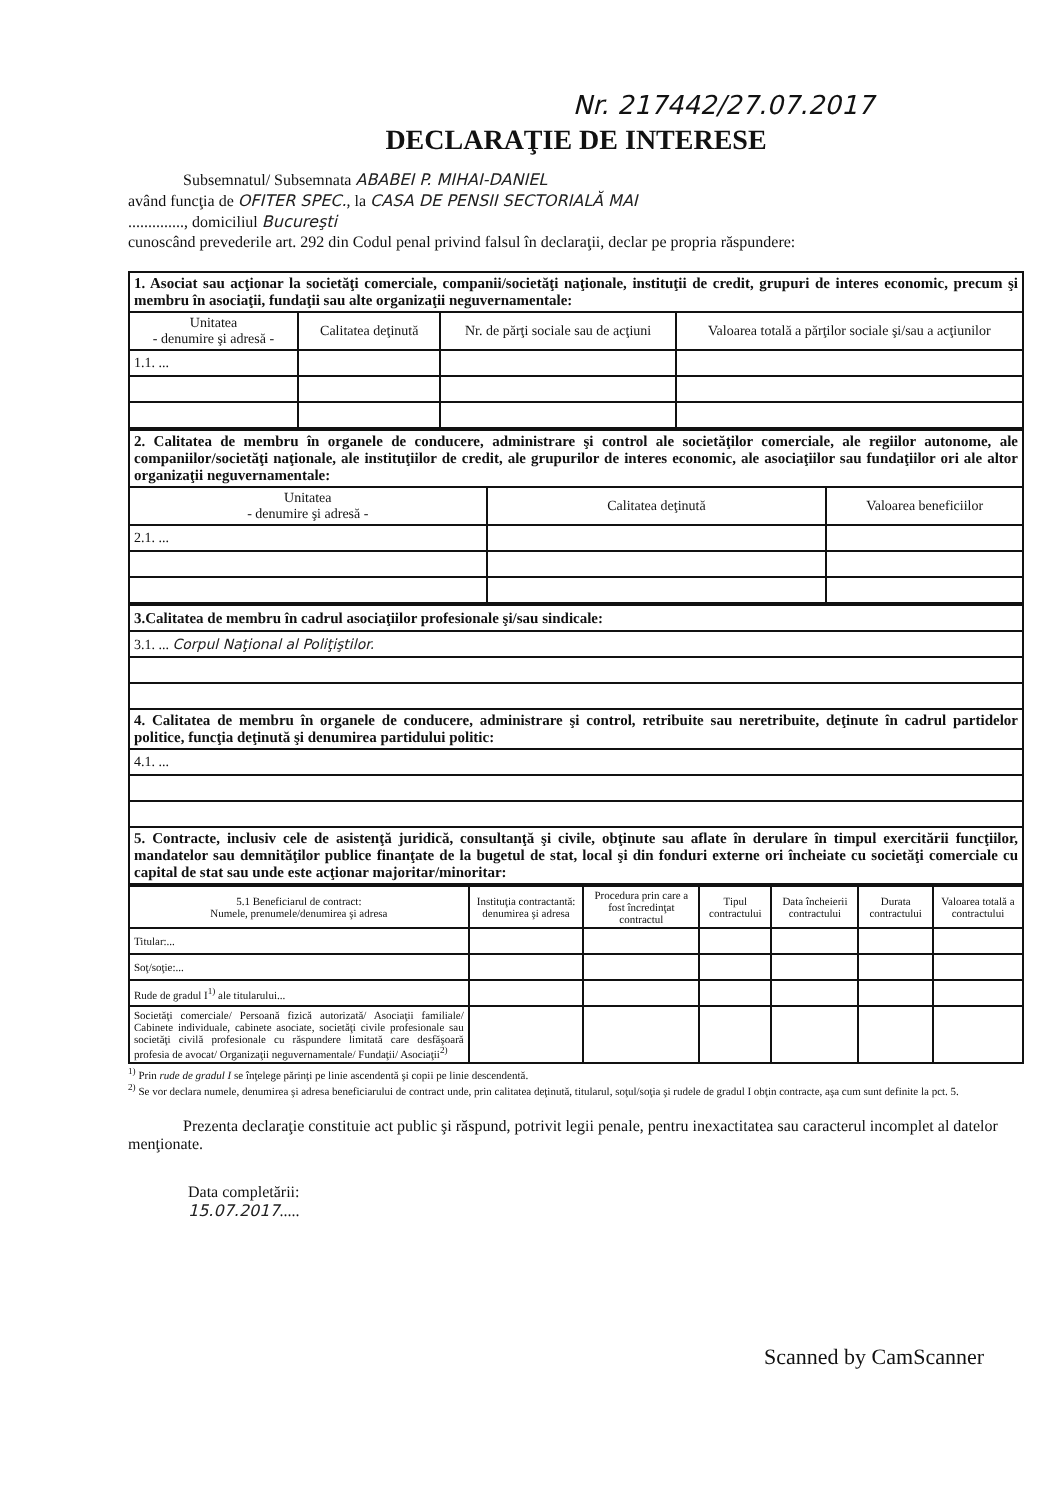Nr. 217442/27.07.2017
DECLARAŢIE DE INTERESE
Subsemnatul/ Subsemnata ABABEI P. MIHAI-DANIEL
având funcţia de OFITER SPEC., la CASA DE PENSII SECTORIALĂ MAI
.............., domiciliul Bucureşti
cunoscând prevederile art. 292 din Codul penal privind falsul în declaraţii, declar pe propria răspundere:
| 1. Asociat sau acţionar la societăţi comerciale, companii/societăţi naţionale, instituţii de credit, grupuri de interes economic, precum şi membru în asociaţii, fundaţii sau alte organizaţii neguvernamentale: | | | |
| Unitatea - denumire şi adresă - | Calitatea deţinută | Nr. de părţi sociale sau de acţiuni | Valoarea totală a părţilor sociale şi/sau a acţiunilor |
| 1.1. ... | | | |
| 2. Calitatea de membru în organele de conducere, administrare şi control ale societăţilor comerciale, ale regiilor autonome, ale companiilor/societăţi naţionale, ale instituţiilor de credit, ale grupurilor de interes economic, ale asociaţiilor sau fundaţiilor ori ale altor organizaţii neguvernamentale: | | |
| Unitatea - denumire şi adresă - | Calitatea deţinută | Valoarea beneficiilor |
| 2.1. ... | | |
| 3.Calitatea de membru în cadrul asociaţiilor profesionale şi/sau sindicale: |
| 3.1. ... Corpul Naţional al Poliţiştilor. |
| 4. Calitatea de membru în organele de conducere, administrare şi control, retribuite sau neretribuite, deţinute în cadrul partidelor politice, funcţia deţinută şi denumirea partidului politic: |
| 4.1. ... |
| 5. Contracte, inclusiv cele de asistenţă juridică, consultanţă şi civile, obţinute sau aflate în derulare în timpul exercitării funcţiilor, mandatelor sau demnităţilor publice finanţate de la bugetul de stat, local şi din fonduri externe ori încheiate cu societăţi comerciale cu capital de stat sau unde este acţionar majoritar/minoritar: |
| 5.1 Beneficiarul de contract: Numele, prenumele/denumirea şi adresa | Instituţia contractantă: denumirea şi adresa | Procedura prin care a fost încredinţat contractul | Tipul contractului | Data încheierii contractului | Durata contractului | Valoarea totală a contractului |
| --- | --- | --- | --- | --- | --- | --- |
| Titular:... | | | | | | |
| Soţ/soţie:... | | | | | | |
| Rude de gradul I<sup>1)</sup> ale titularului... | | | | | | |
| Societăţi comerciale/ Persoană fizică autorizată/ Asociaţii familiale/ Cabinete individuale, cabinete asociate, societăţi civile profesionale sau societăţi civilă profesionale cu răspundere limitată care desfăşoară profesia de avocat/ Organizaţii neguvernamentale/ Fundaţii/ Asociaţii<sup>2)</sup> | | | | | | |
<sup>1)</sup> Prin rude de gradul I se înţelege părinţi pe linie ascendentă şi copii pe linie descendentă.
<sup>2)</sup> Se vor declara numele, denumirea şi adresa beneficiarului de contract unde, prin calitatea deţinută, titularul, soţul/soţia şi rudele de gradul I obţin contracte, aşa cum sunt definite la pct. 5.
Prezenta declaraţie constituie act public şi răspund, potrivit legii penale, pentru inexactitatea sau caracterul incomplet al datelor menţionate.
Data completării:
15.07.2017.....
Scanned by CamScanner